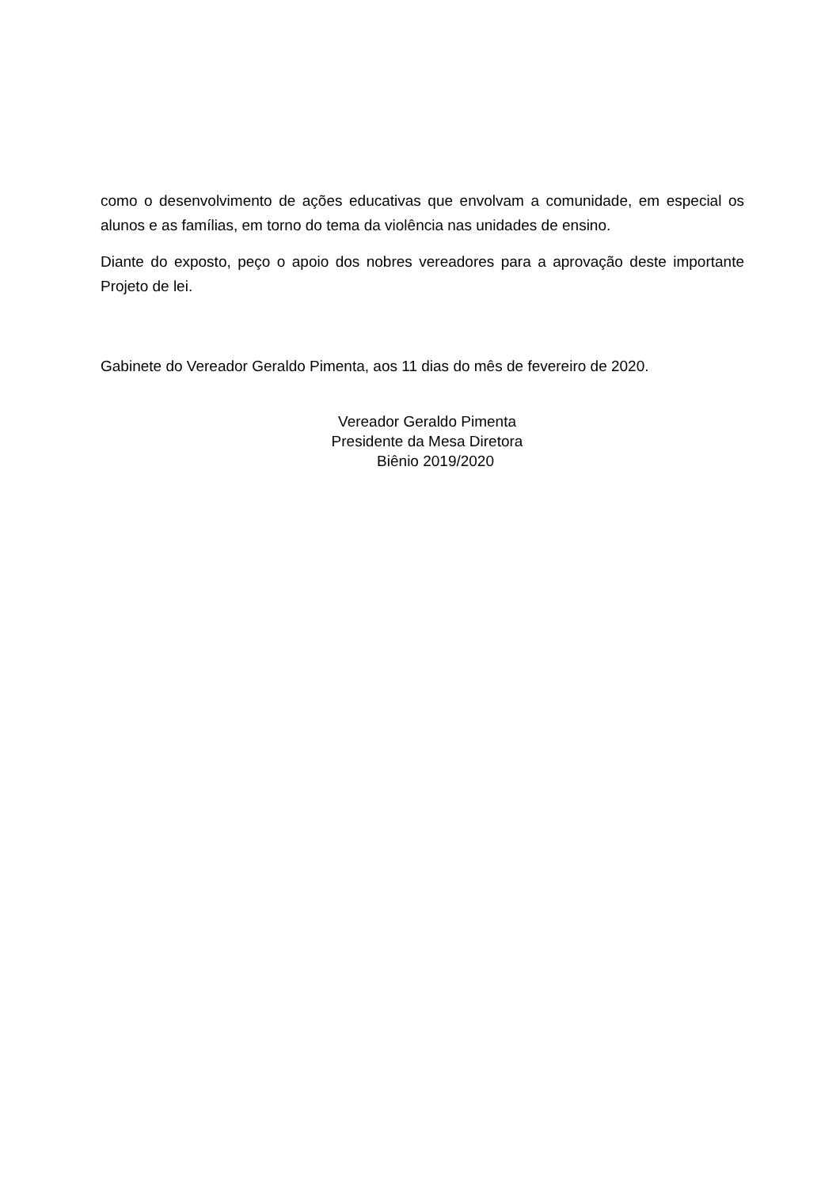como o desenvolvimento de ações educativas que envolvam a comunidade, em especial os alunos e as famílias, em torno do tema da violência nas unidades de ensino.
Diante do exposto, peço o apoio dos nobres vereadores para a aprovação deste importante Projeto de lei.
Gabinete do Vereador Geraldo Pimenta, aos 11 dias do mês de fevereiro de 2020.
Vereador Geraldo Pimenta
Presidente da Mesa Diretora
Biênio 2019/2020